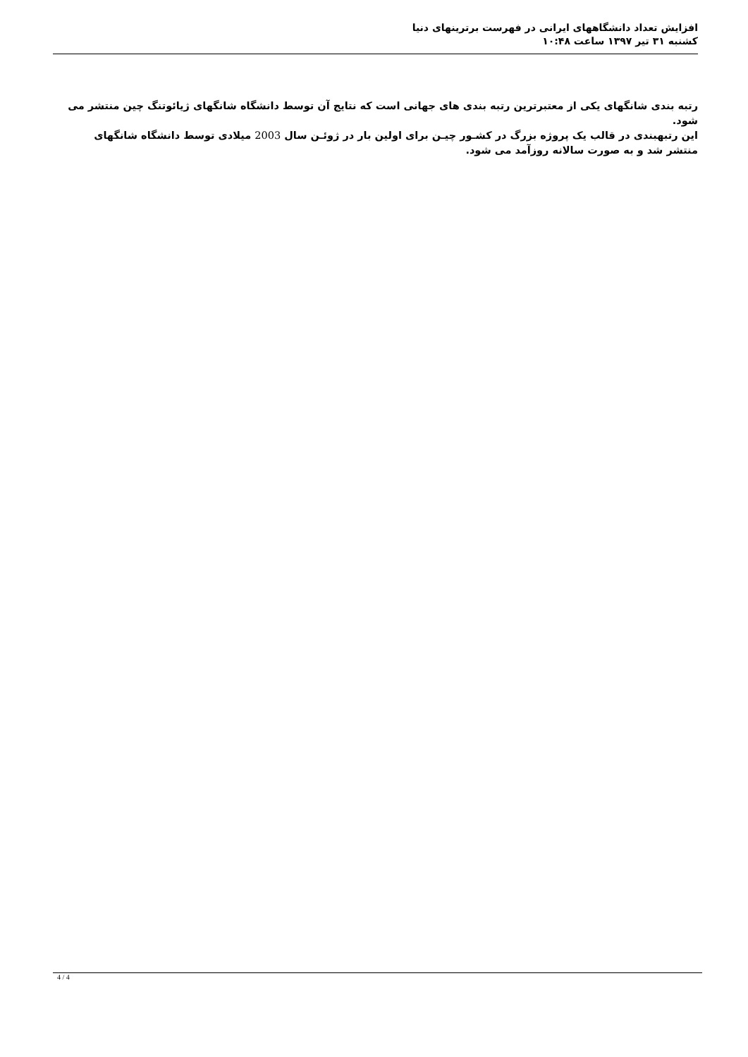افزایش تعداد دانشگاههای ایرانی در فهرست برترینهای دنیا
کشنبه ۳۱ تیر ۱۳۹۷ ساعت ۱۰:۴۸
رتبه بندی شانگهای یکی از معتبرترین رتبه بندی های جهانی است که نتایج آن توسط دانشگاه شانگهای ژیائوتنگ چین منتشر می شود.
این رتبهبندی در قالب یک پروژه بزرگ در کشـور چیـن برای اولین بار در ژوئـن سال 2003 میلادی توسط دانشگاه شانگهای منتشر شد و به صورت سالانه روزآمد می شود.
4 / 4